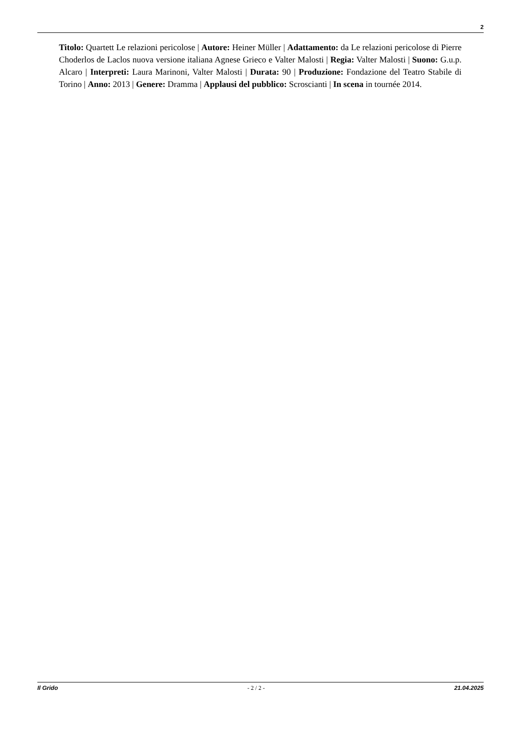2
Titolo: Quartett Le relazioni pericolose | Autore: Heiner Müller | Adattamento: da Le relazioni pericolose di Pierre Choderlos de Laclos nuova versione italiana Agnese Grieco e Valter Malosti | Regia: Valter Malosti | Suono: G.u.p. Alcaro | Interpreti: Laura Marinoni, Valter Malosti | Durata: 90 | Produzione: Fondazione del Teatro Stabile di Torino | Anno: 2013 | Genere: Dramma | Applausi del pubblico: Scroscianti | In scena in tournée 2014.
Il Grido - 2 / 2 - 21.04.2025